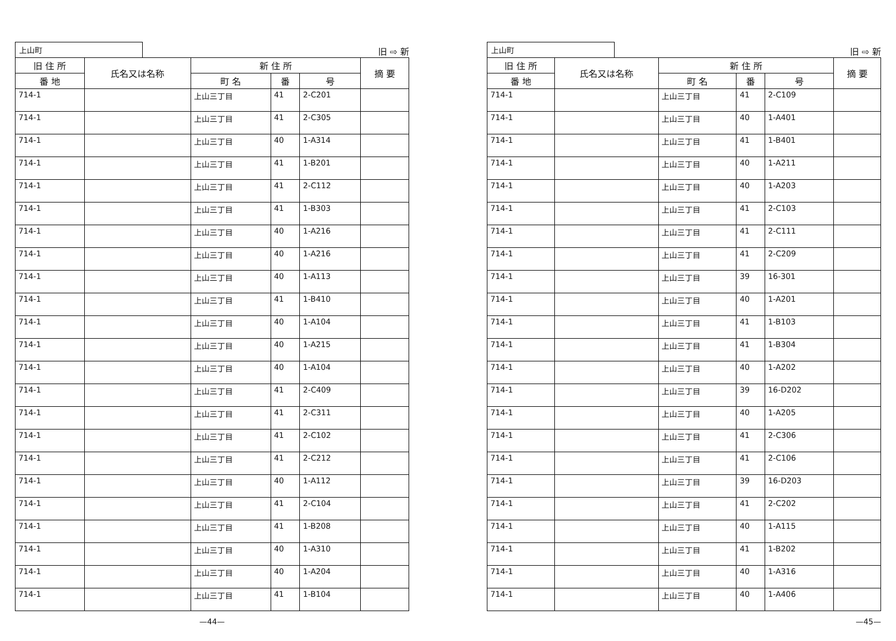上山町
旧 ⇨ 新
| 旧 住 所 | 氏名又は名称 | 新 住 所 | | | 摘 要 |
| --- | --- | --- | --- | --- | --- |
| 番 地 | | 町 名 | 番 | 号 | |
| 714-1 | | 上山三丁目 | 41 | 2-C201 | |
| 714-1 | | 上山三丁目 | 41 | 2-C305 | |
| 714-1 | | 上山三丁目 | 40 | 1-A314 | |
| 714-1 | | 上山三丁目 | 41 | 1-B201 | |
| 714-1 | | 上山三丁目 | 41 | 2-C112 | |
| 714-1 | | 上山三丁目 | 41 | 1-B303 | |
| 714-1 | | 上山三丁目 | 40 | 1-A216 | |
| 714-1 | | 上山三丁目 | 40 | 1-A216 | |
| 714-1 | | 上山三丁目 | 40 | 1-A113 | |
| 714-1 | | 上山三丁目 | 41 | 1-B410 | |
| 714-1 | | 上山三丁目 | 40 | 1-A104 | |
| 714-1 | | 上山三丁目 | 40 | 1-A215 | |
| 714-1 | | 上山三丁目 | 40 | 1-A104 | |
| 714-1 | | 上山三丁目 | 41 | 2-C409 | |
| 714-1 | | 上山三丁目 | 41 | 2-C311 | |
| 714-1 | | 上山三丁目 | 41 | 2-C102 | |
| 714-1 | | 上山三丁目 | 41 | 2-C212 | |
| 714-1 | | 上山三丁目 | 40 | 1-A112 | |
| 714-1 | | 上山三丁目 | 41 | 2-C104 | |
| 714-1 | | 上山三丁目 | 41 | 1-B208 | |
| 714-1 | | 上山三丁目 | 40 | 1-A310 | |
| 714-1 | | 上山三丁目 | 40 | 1-A204 | |
| 714-1 | | 上山三丁目 | 41 | 1-B104 | |
—44—
上山町
旧 ⇨ 新
| 旧 住 所 | 氏名又は名称 | 新 住 所 | | | 摘 要 |
| --- | --- | --- | --- | --- | --- |
| 番 地 | | 町 名 | 番 | 号 | |
| 714-1 | | 上山三丁目 | 41 | 2-C109 | |
| 714-1 | | 上山三丁目 | 40 | 1-A401 | |
| 714-1 | | 上山三丁目 | 41 | 1-B401 | |
| 714-1 | | 上山三丁目 | 40 | 1-A211 | |
| 714-1 | | 上山三丁目 | 40 | 1-A203 | |
| 714-1 | | 上山三丁目 | 41 | 2-C103 | |
| 714-1 | | 上山三丁目 | 41 | 2-C111 | |
| 714-1 | | 上山三丁目 | 41 | 2-C209 | |
| 714-1 | | 上山三丁目 | 39 | 16-301 | |
| 714-1 | | 上山三丁目 | 40 | 1-A201 | |
| 714-1 | | 上山三丁目 | 41 | 1-B103 | |
| 714-1 | | 上山三丁目 | 41 | 1-B304 | |
| 714-1 | | 上山三丁目 | 40 | 1-A202 | |
| 714-1 | | 上山三丁目 | 39 | 16-D202 | |
| 714-1 | | 上山三丁目 | 40 | 1-A205 | |
| 714-1 | | 上山三丁目 | 41 | 2-C306 | |
| 714-1 | | 上山三丁目 | 41 | 2-C106 | |
| 714-1 | | 上山三丁目 | 39 | 16-D203 | |
| 714-1 | | 上山三丁目 | 41 | 2-C202 | |
| 714-1 | | 上山三丁目 | 40 | 1-A115 | |
| 714-1 | | 上山三丁目 | 41 | 1-B202 | |
| 714-1 | | 上山三丁目 | 40 | 1-A316 | |
| 714-1 | | 上山三丁目 | 40 | 1-A406 | |
—45—